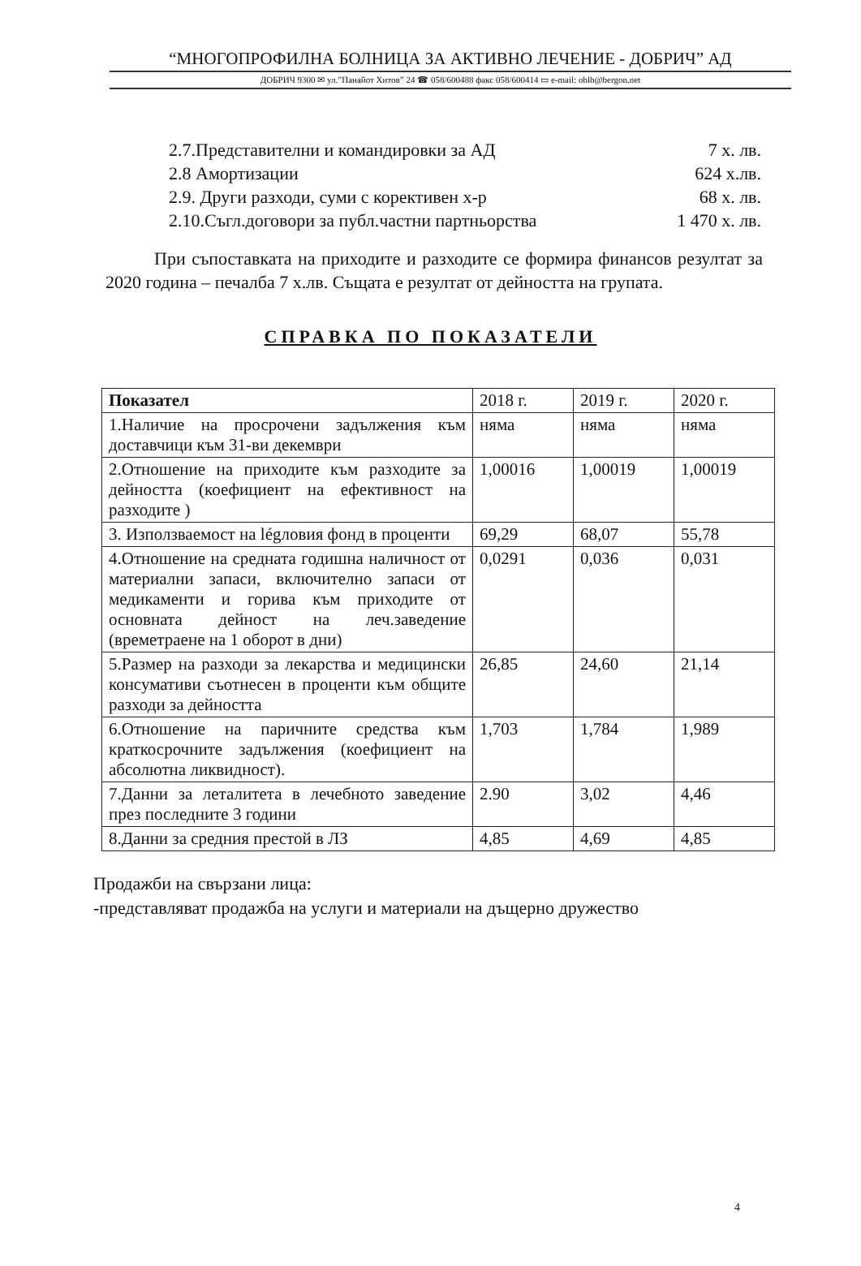“МНОГОПРОФИЛНА БОЛНИЦА ЗА АКТИВНО ЛЕЧЕНИЕ - ДОБРИЧ” АД
ДОБРИЧ 9300 ✉ ул.”Панайот Хитов” 24 ☎ 058/600488 факс 058/600414 ▭ e-mail: oblb@bergon.net
2.7.Представителни и командировки за АД 7 х. лв.
2.8 Амортизации 624 х.лв.
2.9. Други разходи, суми с корективен х-р 68 х. лв.
2.10.Съгл.договори за публ.частни партньорства 1 470 х. лв.
При съпоставката на приходите и разходите се формира финансов резултат за 2020 година – печалба 7 х.лв. Същата е резултат от дейността на групата.
СПРАВКА ПО ПОКАЗАТЕЛИ
| Показател | 2018 г. | 2019 г. | 2020 г. |
| 1.Наличие на просрочени задължения към доставчици към 31-ви декември | няма | няма | няма |
| 2.Отношение на приходите към разходите за дейността (коефициент на ефективност на разходите ) | 1,00016 | 1,00019 | 1,00019 |
| 3. Използваемост на légловия фонд в проценти | 69,29 | 68,07 | 55,78 |
| 4.Отношение на средната годишна наличност от материални запаси, включително запаси от медикаменти и горива към приходите от основната дейност на леч.заведение (времетраене на 1 оборот в дни) | 0,0291 | 0,036 | 0,031 |
| 5.Размер на разходи за лекарства и медицински консумативи съотнесен в проценти към общите разходи за дейността | 26,85 | 24,60 | 21,14 |
| 6.Отношение на паричните средства към краткосрочните задължения (коефициент на абсолютна ликвидност). | 1,703 | 1,784 | 1,989 |
| 7.Данни за леталитета в лечебното заведение през последните 3 години | 2.90 | 3,02 | 4,46 |
| 8.Данни за средния престой в ЛЗ | 4,85 | 4,69 | 4,85 |
Продажби на свързани лица:
-представляват продажба на услуги и материали на дъщерно дружество
4